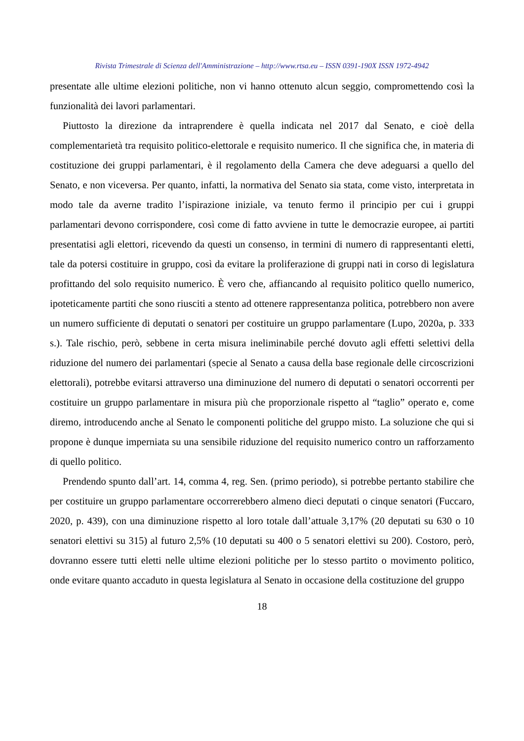Rivista Trimestrale di Scienza dell'Amministrazione – http://www.rtsa.eu – ISSN 0391-190X ISSN 1972-4942
presentate alle ultime elezioni politiche, non vi hanno ottenuto alcun seggio, compromettendo così la funzionalità dei lavori parlamentari.
Piuttosto la direzione da intraprendere è quella indicata nel 2017 dal Senato, e cioè della complementarietà tra requisito politico-elettorale e requisito numerico. Il che significa che, in materia di costituzione dei gruppi parlamentari, è il regolamento della Camera che deve adeguarsi a quello del Senato, e non viceversa. Per quanto, infatti, la normativa del Senato sia stata, come visto, interpretata in modo tale da averne tradito l’ispirazione iniziale, va tenuto fermo il principio per cui i gruppi parlamentari devono corrispondere, così come di fatto avviene in tutte le democrazie europee, ai partiti presentatisi agli elettori, ricevendo da questi un consenso, in termini di numero di rappresentanti eletti, tale da potersi costituire in gruppo, così da evitare la proliferazione di gruppi nati in corso di legislatura profittando del solo requisito numerico. È vero che, affiancando al requisito politico quello numerico, ipoteticamente partiti che sono riusciti a stento ad ottenere rappresentanza politica, potrebbero non avere un numero sufficiente di deputati o senatori per costituire un gruppo parlamentare (Lupo, 2020a, p. 333 s.). Tale rischio, però, sebbene in certa misura ineliminabile perché dovuto agli effetti selettivi della riduzione del numero dei parlamentari (specie al Senato a causa della base regionale delle circoscrizioni elettorali), potrebbe evitarsi attraverso una diminuzione del numero di deputati o senatori occorrenti per costituire un gruppo parlamentare in misura più che proporzionale rispetto al “taglio” operato e, come diremo, introducendo anche al Senato le componenti politiche del gruppo misto. La soluzione che qui si propone è dunque imperniata su una sensibile riduzione del requisito numerico contro un rafforzamento di quello politico.
Prendendo spunto dall’art. 14, comma 4, reg. Sen. (primo periodo), si potrebbe pertanto stabilire che per costituire un gruppo parlamentare occorrerebbero almeno dieci deputati o cinque senatori (Fuccaro, 2020, p. 439), con una diminuzione rispetto al loro totale dall’attuale 3,17% (20 deputati su 630 o 10 senatori elettivi su 315) al futuro 2,5% (10 deputati su 400 o 5 senatori elettivi su 200). Costoro, però, dovranno essere tutti eletti nelle ultime elezioni politiche per lo stesso partito o movimento politico, onde evitare quanto accaduto in questa legislatura al Senato in occasione della costituzione del gruppo
18